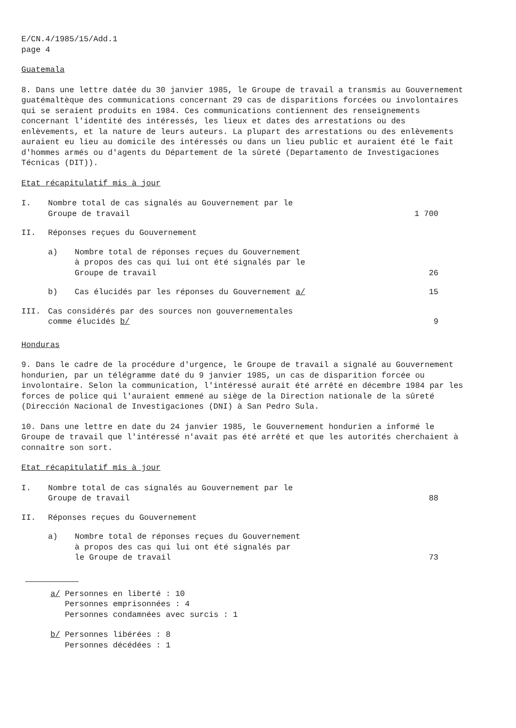E/CN.4/1985/15/Add.1
page 4
Guatemala
8. Dans une lettre datée du 30 janvier 1985, le Groupe de travail a transmis au Gouvernement guatémaltèque des communications concernant 29 cas de disparitions forcées ou involontaires qui se seraient produits en 1984. Ces communications contiennent des renseignements concernant l'identité des intéressés, les lieux et dates des arrestations ou des enlèvements, et la nature de leurs auteurs. La plupart des arrestations ou des enlèvements auraient eu lieu au domicile des intéressés ou dans un lieu public et auraient été le fait d'hommes armés ou d'agents du Département de la sûreté (Departamento de Investigaciones Técnicas (DIT)).
Etat récapitulatif mis à jour
| I. | Nombre total de cas signalés au Gouvernement par le Groupe de travail | | 1 700 |
| II. | Réponses reçues du Gouvernement | | |
| | a) | Nombre total de réponses reçues du Gouvernement à propos des cas qui lui ont été signalés par le Groupe de travail | 26 |
| | b) | Cas élucidés par les réponses du Gouvernement a/ | 15 |
| III. | Cas considérés par des sources non gouvernementales comme élucidés b/ | | 9 |
Honduras
9. Dans le cadre de la procédure d'urgence, le Groupe de travail a signalé au Gouvernement hondurien, par un télégramme daté du 9 janvier 1985, un cas de disparition forcée ou involontaire. Selon la communication, l'intéressé aurait été arrêté en décembre 1984 par les forces de police qui l'auraient emmené au siège de la Direction nationale de la sûreté (Dirección Nacional de Investigaciones (DNI) à San Pedro Sula.
10. Dans une lettre en date du 24 janvier 1985, le Gouvernement hondurien a informé le Groupe de travail que l'intéressé n'avait pas été arrêté et que les autorités cherchaient à connaître son sort.
Etat récapitulatif mis à jour
| I. | Nombre total de cas signalés au Gouvernement par le Groupe de travail | | 88 |
| II. | Réponses reçues du Gouvernement | | |
| | a) | Nombre total de réponses reçues du Gouvernement à propos des cas qui lui ont été signalés par le Groupe de travail | 73 |
a/ Personnes en liberté : 10
Personnes emprisonnées : 4
Personnes condamnées avec surcis : 1
b/ Personnes libérées : 8
Personnes décédées : 1